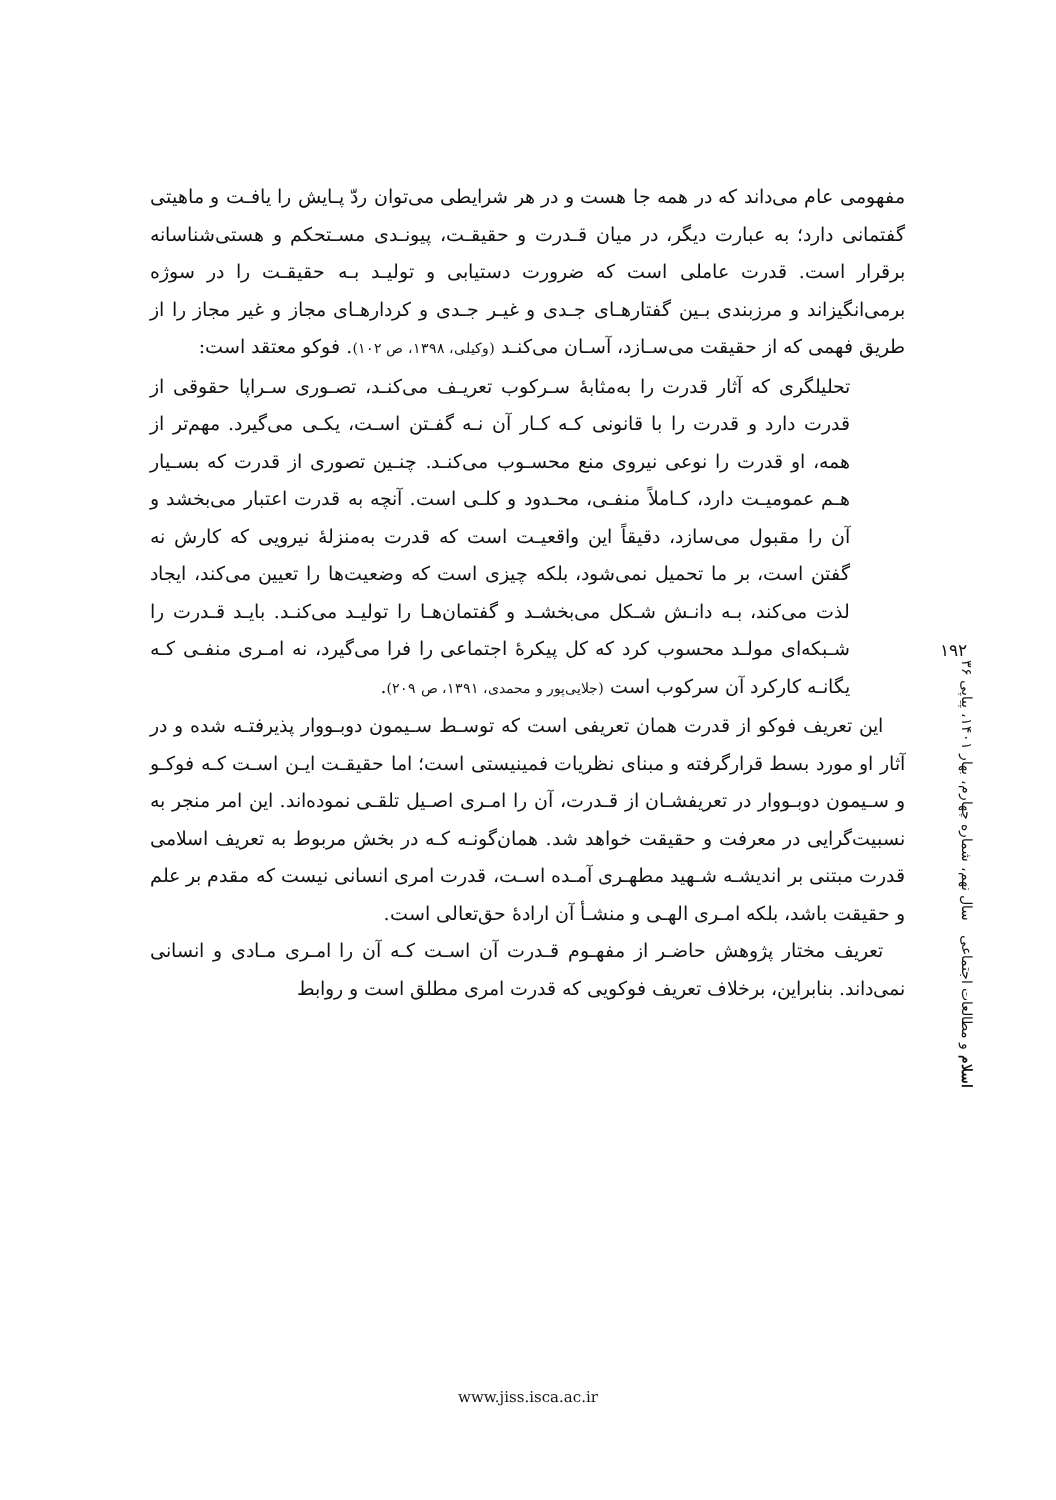مفهومی عام می‌داند که در همه جا هست و در هر شرایطی می‌توان ردّ پـایش را یافـت و ماهیتی گفتمانی دارد؛ به عبارت دیگر، در میان قـدرت و حقیقـت، پیونـدی مسـتحکم و هستی‌شناسانه برقرار است. قدرت عاملی است که ضرورت دستیابی و تولیـد بـه حقیقـت را در سوژه برمی‌انگیزاند و مرزبندی بـین گفتارهـای جـدی و غیـر جـدی و کردارهـای مجاز و غیر مجاز را از طریق فهمی که از حقیقت می‌سـازد، آسـان می‌کنـد (وکیلی، ۱۳۹۸، ص ۱۰۲). فوکو معتقد است:
تحلیلگری که آثار قدرت را به‌مثابهٔ سـرکوب تعریـف می‌کنـد، تصـوری سـراپا حقوقی از قدرت دارد و قدرت را با قانونی کـه کـار آن نـه گفـتن اسـت، یکـی می‌گیرد. مهم‌تر از همه، او قدرت را نوعی نیروی منع محسـوب می‌کنـد. چنـین تصوری از قدرت که بسـیار هـم عمومیـت دارد، کـاملاً منفـی، محـدود و کلـی است. آنچه به قدرت اعتبار می‌بخشد و آن را مقبول می‌سازد، دقیقاً این واقعیـت است که قدرت به‌منزلهٔ نیرویی که کارش نه گفتن است، بر ما تحمیل نمی‌شود، بلکه چیزی است که وضعیت‌ها را تعیین می‌کند، ایجاد لذت می‌کند، بـه دانـش شـکل می‌بخشـد و گفتمان‌هـا را تولیـد می‌کنـد. بایـد قـدرت را شـبکه‌ای مولـد محسوب کرد که کل پیکرهٔ اجتماعی را فرا می‌گیرد، نه امـری منفـی کـه یگانـه کارکرد آن سرکوب است (جلایی‌پور و محمدی، ۱۳۹۱، ص ۲۰۹).
این تعریف فوکو از قدرت همان تعریفی است که توسـط سـیمون دوبـووار پذیرفتـه شده و در آثار او مورد بسط قرارگرفته و مبنای نظریات فمینیستی است؛ اما حقیقـت ایـن اسـت کـه فوکـو و سـیمون دوبـووار در تعریفشـان از قـدرت، آن را امـری اصـیل تلقـی نموده‌اند. این امر منجر به نسبیت‌گرایی در معرفت و حقیقت خواهد شد. همان‌گونـه کـه در بخش مربوط به تعریف اسلامی قدرت مبتنی بر اندیشـه شـهید مطهـری آمـده اسـت، قدرت امری انسانی نیست که مقدم بر علم و حقیقت باشد، بلکه امـری الهـی و منشـأ آن ارادهٔ حق‌تعالی است.
تعریف مختار پژوهش حاضـر از مفهـوم قـدرت آن اسـت کـه آن را امـری مـادی و انسانی نمی‌داند. بنابراین، برخلاف تعریف فوکویی که قدرت امری مطلق است و روابط
۱۹۲
اسلام و مطالعات اجتماعی سال نهم، شماره چهارم، بهار ۱۴۰۱، پیاپی ۳۶
www.jiss.isca.ac.ir